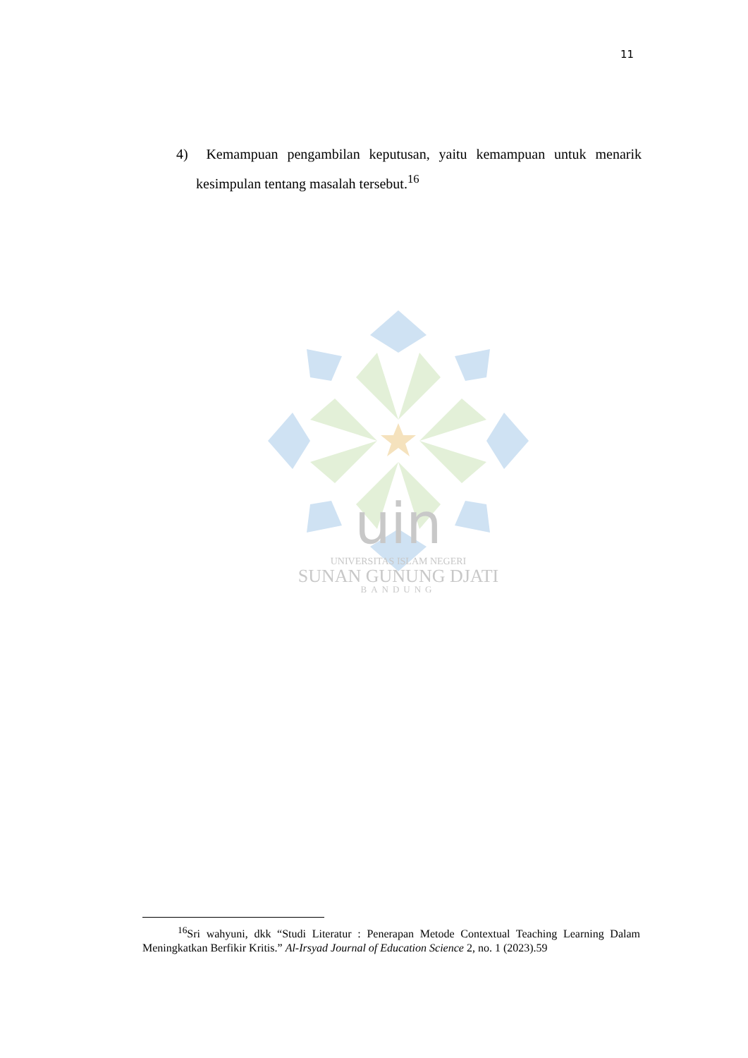11
4) Kemampuan pengambilan keputusan, yaitu kemampuan untuk menarik kesimpulan tentang masalah tersebut.<sup>16</sup>
uin
UNIVERSITAS ISLAM NEGERI
SUNAN GUNUNG DJATI
BANDUNG
<sup>16</sup> Sri wahyuni, dkk “Studi Literatur : Penerapan Metode Contextual Teaching Learning Dalam Meningkatkan Berfikir Kritis.” Al-Irsyad Journal of Education Science 2, no. 1 (2023).59